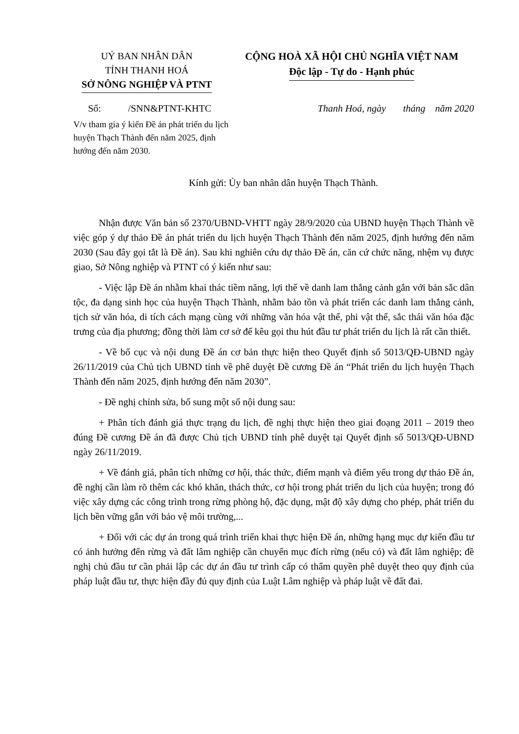UỶ BAN NHÂN DÂN
TỈNH THANH HOÁ
SỞ NÔNG NGHIỆP VÀ PTNT
CỘNG HOÀ XÃ HỘI CHỦ NGHĨA VIỆT NAM
Độc lập - Tự do - Hạnh phúc
Số: /SNN&PTNT-KHTC Thanh Hoá, ngày tháng năm 2020
V/v tham gia ý kiến Đề án phát triển du lịch huyện Thạch Thành đến năm 2025, định hướng đến năm 2030.
Kính gửi: Ủy ban nhân dân huyện Thạch Thành.
Nhận được Văn bản số 2370/UBND-VHTT ngày 28/9/2020 của UBND huyện Thạch Thành về việc góp ý dự thảo Đề án phát triển du lịch huyện Thạch Thành đến năm 2025, định hướng đến năm 2030 (Sau đây gọi tắt là Đề án). Sau khi nghiên cứu dự thảo Đề án, căn cứ chức năng, nhệm vụ được giao, Sở Nông nghiệp và PTNT có ý kiến như sau:
- Việc lập Đề án nhằm khai thác tiềm năng, lợi thế về danh lam thắng cảnh gắn với bản sắc dân tộc, đa dạng sinh học của huyện Thạch Thành, nhằm bảo tồn và phát triển các danh lam thắng cảnh, tịch sử văn hóa, di tích cách mạng cùng với những văn hóa vật thể, phi vật thể, sắc thái văn hóa đặc trưng của địa phương; đồng thời làm cơ sở để kêu gọi thu hút đầu tư phát triển du lịch là rất cần thiết.
- Về bố cục và nội dung Đề án cơ bản thực hiện theo Quyết định số 5013/QĐ-UBND ngày 26/11/2019 của Chủ tịch UBND tỉnh về phê duyệt Đề cương Đề án “Phát triển du lịch huyện Thạch Thành đến năm 2025, định hướng đến năm 2030”.
- Đề nghị chỉnh sửa, bổ sung một số nội dung sau:
+ Phân tích đánh giá thực trạng du lịch, đề nghị thực hiện theo giai đoạng 2011 – 2019 theo đúng Đề cương Đề án đã được Chủ tịch UBND tỉnh phê duyệt tại Quyết định số 5013/QĐ-UBND ngày 26/11/2019.
+ Về đánh giá, phân tích những cơ hội, thác thức, điểm mạnh và điểm yếu trong dự thảo Đề án, đề nghị cần làm rõ thêm các khó khăn, thách thức, cơ hội trong phát triển du lịch của huyện; trong đó việc xây dựng các công trình trong rừng phòng hộ, đặc dụng, mật độ xây dựng cho phép, phát triển du lịch bền vững gắn với bảo vệ môi trường,...
+ Đối với các dự án trong quá trình triển khai thực hiện Đề án, những hạng mục dự kiến đầu tư có ảnh hưởng đến rừng và đất lâm nghiệp cần chuyển mục đích rừng (nếu có) và đất lâm nghiệp; đề nghị chủ đầu tư cần phải lập các dự án đầu tư trình cấp có thẩm quyền phê duyệt theo quy định của pháp luật đầu tư, thực hiện đầy đủ quy định của Luật Lâm nghiệp và pháp luật về đất đai.